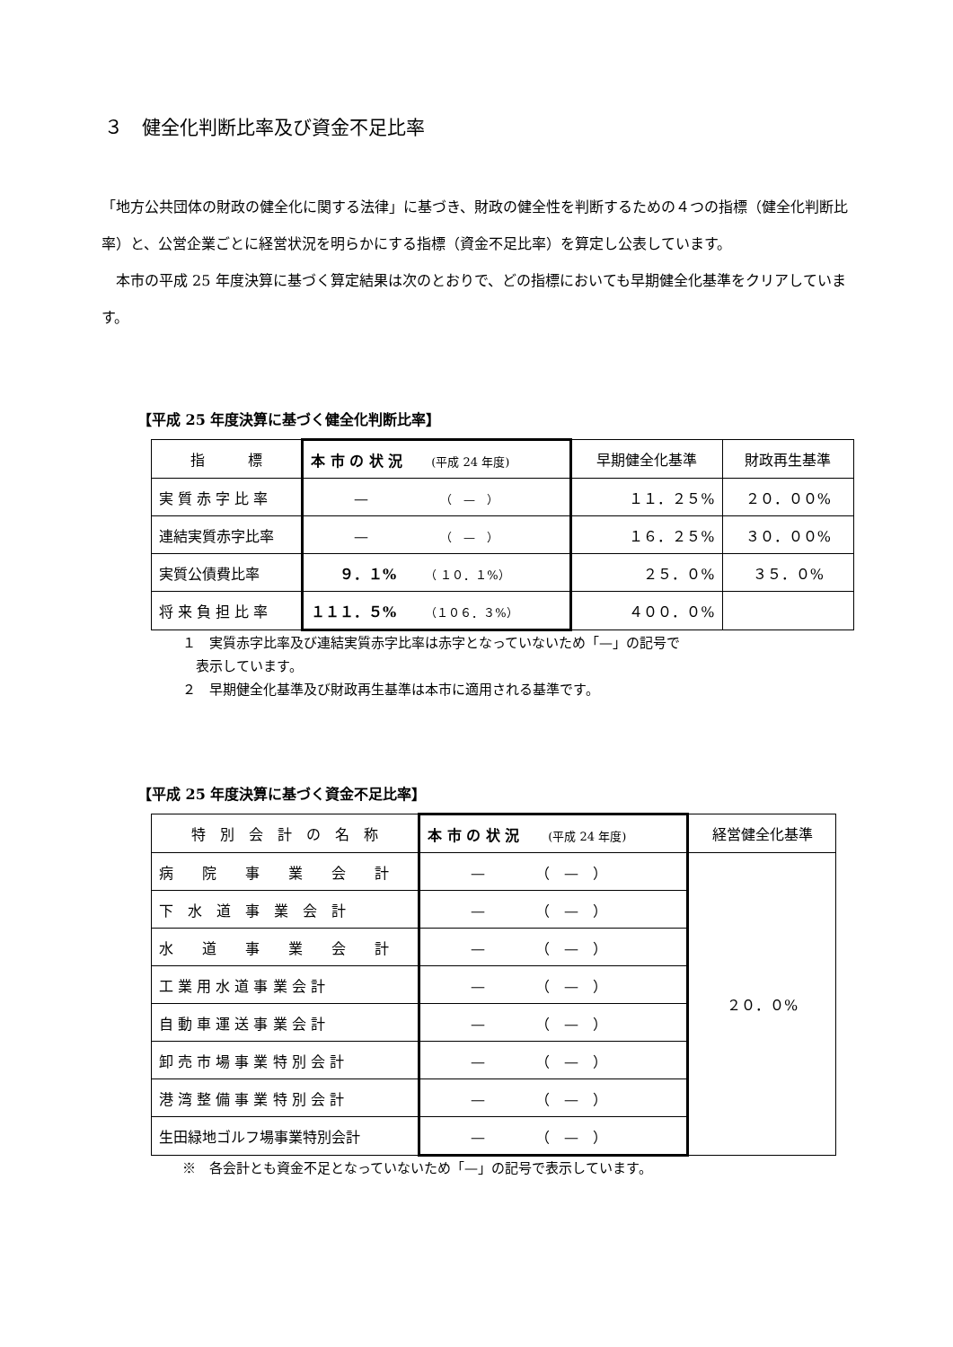３　健全化判断比率及び資金不足比率
「地方公共団体の財政の健全化に関する法律」に基づき、財政の健全性を判断するための４つの指標（健全化判断比率）と、公営企業ごとに経営状況を明らかにする指標（資金不足比率）を算定し公表しています。
　本市の平成 25 年度決算に基づく算定結果は次のとおりで、どの指標においても早期健全化基準をクリアしています。
【平成 25 年度決算に基づく健全化判断比率】
| 指 標 | 本 市 の 状 況 (平成 24 年度) | 早期健全化基準 | 財政再生基準 |
| --- | --- | --- | --- |
| 実 質 赤 字 比 率 | — （ — ） | １１．２５% | ２０．００% |
| 連結実質赤字比率 | — （ — ） | １６．２５% | ３０．００% |
| 実質公債費比率 | ９．１% （ １０．１%） | ２５．０% | ３５．０% |
| 将 来 負 担 比 率 | １１１．５% （１０６．３%） | ４００．０% | |
１　実質赤字比率及び連結実質赤字比率は赤字となっていないため「—」の記号で
　表示しています。
２　早期健全化基準及び財政再生基準は本市に適用される基準です。
【平成 25 年度決算に基づく資金不足比率】
| 特 別 会 計 の 名 称 | 本 市 の 状 況 (平成 24 年度) | 経営健全化基準 |
| --- | --- | --- |
| 病 院 事 業 会 計 | — （ — ） | ２０．０% |
| 下 水 道 事 業 会 計 | — （ — ） | |
| 水 道 事 業 会 計 | — （ — ） | |
| 工 業 用 水 道 事 業 会 計 | — （ — ） | |
| 自 動 車 運 送 事 業 会 計 | — （ — ） | |
| 卸 売 市 場 事 業 特 別 会 計 | — （ — ） | |
| 港 湾 整 備 事 業 特 別 会 計 | — （ — ） | |
| 生田緑地ゴルフ場事業特別会計 | — （ — ） | |
※　各会計とも資金不足となっていないため「—」の記号で表示しています。